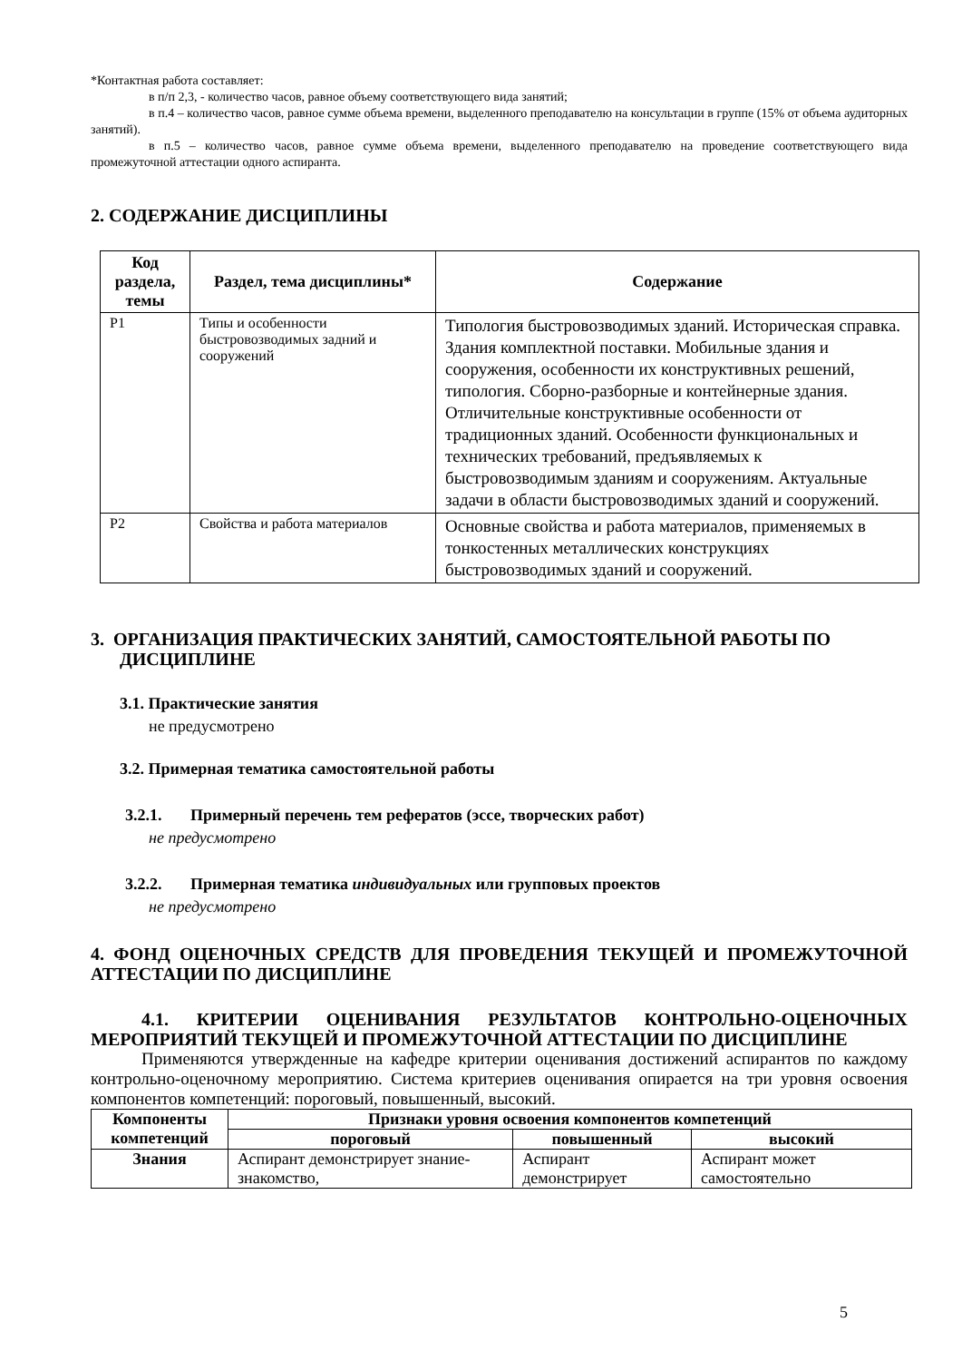*Контактная работа составляет:
в п/п 2,3, - количество часов, равное объему соответствующего вида занятий;
в п.4 – количество часов, равное сумме объема времени, выделенного преподавателю на консультации в группе (15% от объема аудиторных занятий).
в п.5 – количество часов, равное сумме объема времени, выделенного преподавателю на проведение соответствующего вида промежуточной аттестации одного аспиранта.
2. СОДЕРЖАНИЕ ДИСЦИПЛИНЫ
| Код раздела, темы | Раздел, тема дисциплины* | Содержание |
| --- | --- | --- |
| Р1 | Типы и особенности быстровозводимых задний и сооружений | Типология быстровозводимых зданий. Историческая справка. Здания комплектной поставки. Мобильные здания и сооружения, особенности их конструктивных решений, типология. Сборно-разборные и контейнерные здания. Отличительные конструктивные особенности от традиционных зданий. Особенности функциональных и технических требований, предъявляемых к быстровозводимым зданиям и сооружениям. Актуальные задачи в области быстровозводимых зданий и сооружений. |
| Р2 | Свойства и работа материалов | Основные свойства и работа материалов, применяемых в тонкостенных металлических конструкциях быстровозводимых зданий и сооружений. |
3. ОРГАНИЗАЦИЯ ПРАКТИЧЕСКИХ ЗАНЯТИЙ, САМОСТОЯТЕЛЬНОЙ РАБОТЫ ПО ДИСЦИПЛИНЕ
3.1. Практические занятия
не предусмотрено
3.2. Примерная тематика самостоятельной работы
3.2.1. Примерный перечень тем рефератов (эссе, творческих работ)
не предусмотрено
3.2.2. Примерная тематика индивидуальных или групповых проектов
не предусмотрено
4. ФОНД ОЦЕНОЧНЫХ СРЕДСТВ ДЛЯ ПРОВЕДЕНИЯ ТЕКУЩЕЙ И ПРОМЕЖУТОЧНОЙ АТТЕСТАЦИИ ПО ДИСЦИПЛИНЕ
4.1. КРИТЕРИИ ОЦЕНИВАНИЯ РЕЗУЛЬТАТОВ КОНТРОЛЬНО-ОЦЕНОЧНЫХ МЕРОПРИЯТИЙ ТЕКУЩЕЙ И ПРОМЕЖУТОЧНОЙ АТТЕСТАЦИИ ПО ДИСЦИПЛИНЕ
Применяются утвержденные на кафедре критерии оценивания достижений аспирантов по каждому контрольно-оценочному мероприятию. Система критериев оценивания опирается на три уровня освоения компонентов компетенций: пороговый, повышенный, высокий.
| Компоненты компетенций | Признаки уровня освоения компонентов компетенций | | |
| --- | --- | --- | --- |
| | пороговый | повышенный | высокий |
| Знания | Аспирант демонстрирует знание-знакомство, | Аспирант демонстрирует | Аспирант может самостоятельно |
5